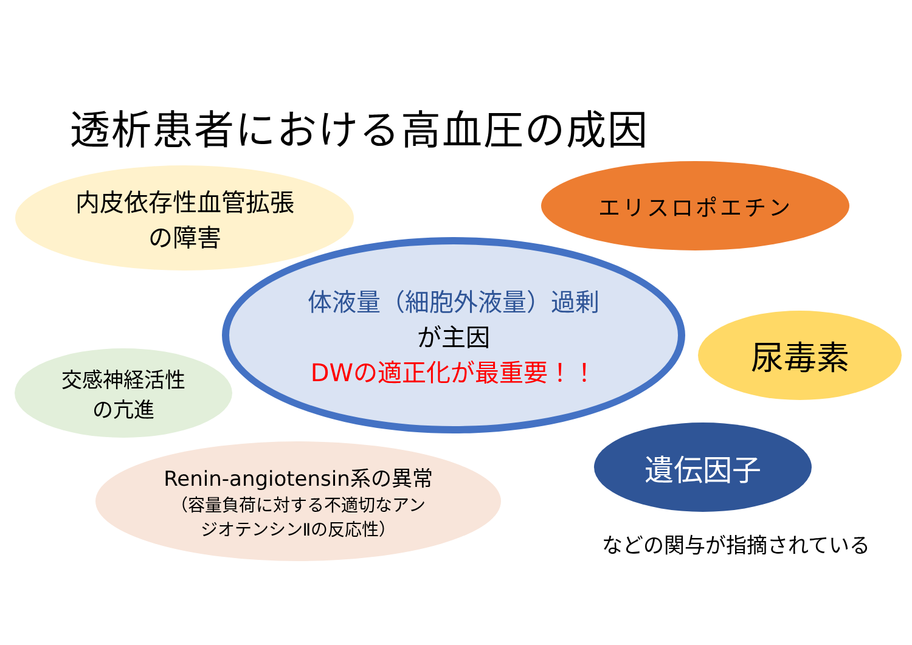透析患者における高血圧の成因
内皮依存性血管拡張
の障害
エリスロポエチン
体液量（細胞外液量）過剰
が主因
DWの適正化が最重要！！
尿毒素
交感神経活性
の亢進
遺伝因子
Renin-angiotensin系の異常
（容量負荷に対する不適切なアン
ジオテンシンⅡの反応性）
などの関与が指摘されている